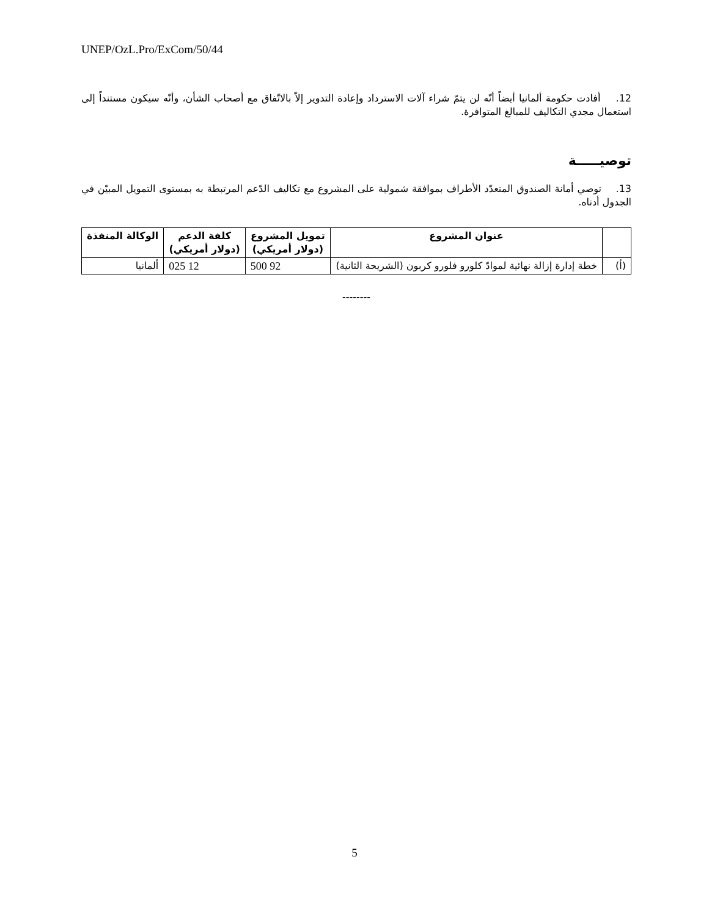UNEP/OzL.Pro/ExCom/50/44
12. أفادت حكومة ألمانيا أيضاً أنّه لن يتمّ شراء آلات الاسترداد وإعادة التدوير إلاّ بالاتّفاق مع أصحاب الشأن، وأنّه سيكون مستنداً إلى استعمال مجدي التكاليف للمبالغ المتوافرة.
توصيـــــة
13. توصي أمانة الصندوق المتعدّد الأطراف بموافقة شمولية على المشروع مع تكاليف الدّعم المرتبطة به بمستوى التمويل المبيّن في الجدول أدناه.
| | عنوان المشروع | تمويل المشروع (دولار أمريكي) | كلفة الدعم (دولار أمريكي) | الوكالة المنفذة |
| --- | --- | --- | --- | --- |
| (أ) | خطة إدارة إزالة نهائية لموادّ كلورو فلورو كربون (الشريحة الثانية) | 92 500 | 12 025 | ألمانيا |
--------
5